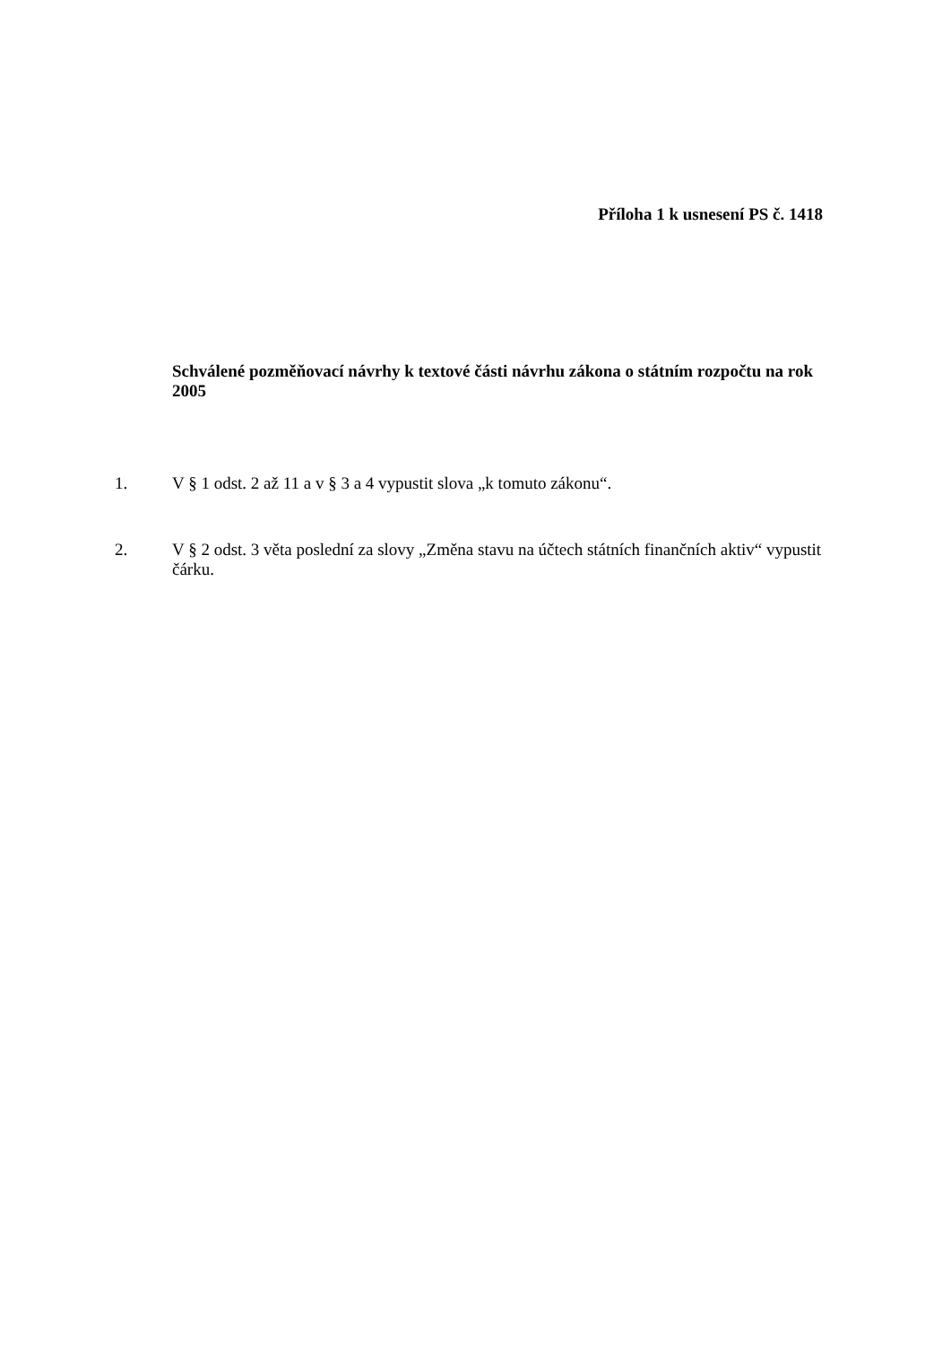Příloha 1 k usnesení PS č. 1418
Schválené pozměňovací návrhy k textové části návrhu zákona o státním rozpočtu na rok 2005
1. V § 1 odst. 2 až 11 a v § 3 a 4 vypustit slova „k tomuto zákonu“.
2. V § 2 odst. 3 věta poslední za slovy „Změna stavu na účtech státních finančních aktiv“ vypustit čárku.